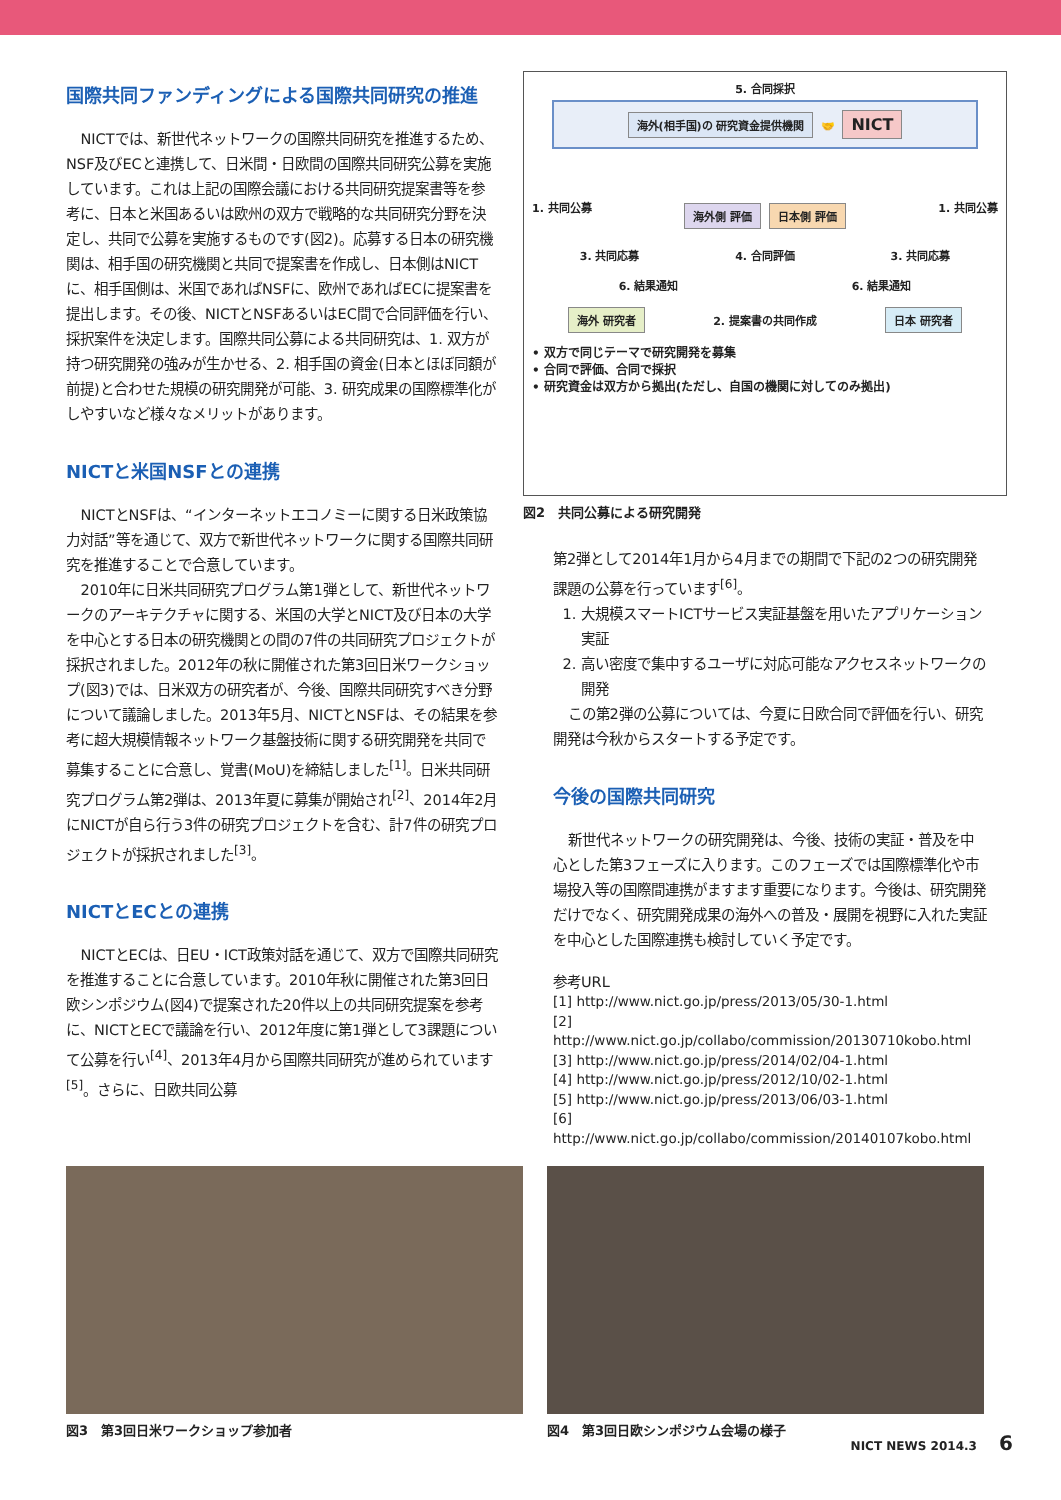国際共同ファンディングによる国際共同研究の推進
NICTでは、新世代ネットワークの国際共同研究を推進するため、NSF及びECと連携して、日米間・日欧間の国際共同研究公募を実施しています。これは上記の国際会議における共同研究提案書等を参考に、日本と米国あるいは欧州の双方で戦略的な共同研究分野を決定し、共同で公募を実施するものです(図2)。応募する日本の研究機関は、相手国の研究機関と共同で提案書を作成し、日本側はNICTに、相手国側は、米国であればNSFに、欧州であればECに提案書を提出します。その後、NICTとNSFあるいはEC間で合同評価を行い、採択案件を決定します。国際共同公募による共同研究は、1. 双方が持つ研究開発の強みが生かせる、2. 相手国の資金(日本とほぼ同額が前提)と合わせた規模の研究開発が可能、3. 研究成果の国際標準化がしやすいなど様々なメリットがあります。
NICTと米国NSFとの連携
NICTとNSFは、“インターネットエコノミーに関する日米政策協力対話”等を通じて、双方で新世代ネットワークに関する国際共同研究を推進することで合意しています。
2010年に日米共同研究プログラム第1弾として、新世代ネットワークのアーキテクチャに関する、米国の大学とNICT及び日本の大学を中心とする日本の研究機関との間の7件の共同研究プロジェクトが採択されました。2012年の秋に開催された第3回日米ワークショップ(図3)では、日米双方の研究者が、今後、国際共同研究すべき分野について議論しました。2013年5月、NICTとNSFは、その結果を参考に超大規模情報ネットワーク基盤技術に関する研究開発を共同で募集することに合意し、覚書(MoU)を締結しました<sup>[1]</sup>。日米共同研究プログラム第2弾は、2013年夏に募集が開始され<sup>[2]</sup>、2014年2月にNICTが自ら行う3件の研究プロジェクトを含む、計7件の研究プロジェクトが採択されました<sup>[3]</sup>。
NICTとECとの連携
NICTとECは、日EU・ICT政策対話を通じて、双方で国際共同研究を推進することに合意しています。2010年秋に開催された第3回日欧シンポジウム(図4)で提案された20件以上の共同研究提案を参考に、NICTとECで議論を行い、2012年度に第1弾として3課題について公募を行い<sup>[4]</sup>、2013年4月から国際共同研究が進められています<sup>[5]</sup>。さらに、日欧共同公募
5. 合同採択
海外(相手国)の 研究資金提供機関 🤝 NICT
1. 共同公募 海外側 評価 日本側 評価 1. 共同公募
3. 共同応募 4. 合同評価 3. 共同応募
6. 結果通知 6. 結果通知
海外 研究者 2. 提案書の共同作成 日本 研究者
• 双方で同じテーマで研究開発を募集
• 合同で評価、合同で採択
• 研究資金は双方から拠出(ただし、自国の機関に対してのみ拠出)
図2　共同公募による研究開発
第2弾として2014年1月から4月までの期間で下記の2つの研究開発課題の公募を行っています<sup>[6]</sup>。
1. 大規模スマートICTサービス実証基盤を用いたアプリケーション実証
2. 高い密度で集中するユーザに対応可能なアクセスネットワークの開発
この第2弾の公募については、今夏に日欧合同で評価を行い、研究開発は今秋からスタートする予定です。
今後の国際共同研究
新世代ネットワークの研究開発は、今後、技術の実証・普及を中心とした第3フェーズに入ります。このフェーズでは国際標準化や市場投入等の国際間連携がますます重要になります。今後は、研究開発だけでなく、研究開発成果の海外への普及・展開を視野に入れた実証を中心とした国際連携も検討していく予定です。
参考URL
[1] http://www.nict.go.jp/press/2013/05/30-1.html
[2] http://www.nict.go.jp/collabo/commission/20130710kobo.html
[3] http://www.nict.go.jp/press/2014/02/04-1.html
[4] http://www.nict.go.jp/press/2012/10/02-1.html
[5] http://www.nict.go.jp/press/2013/06/03-1.html
[6] http://www.nict.go.jp/collabo/commission/20140107kobo.html
図3　第3回日米ワークショップ参加者 図4　第3回日欧シンポジウム会場の様子
NICT NEWS 2014.3 6